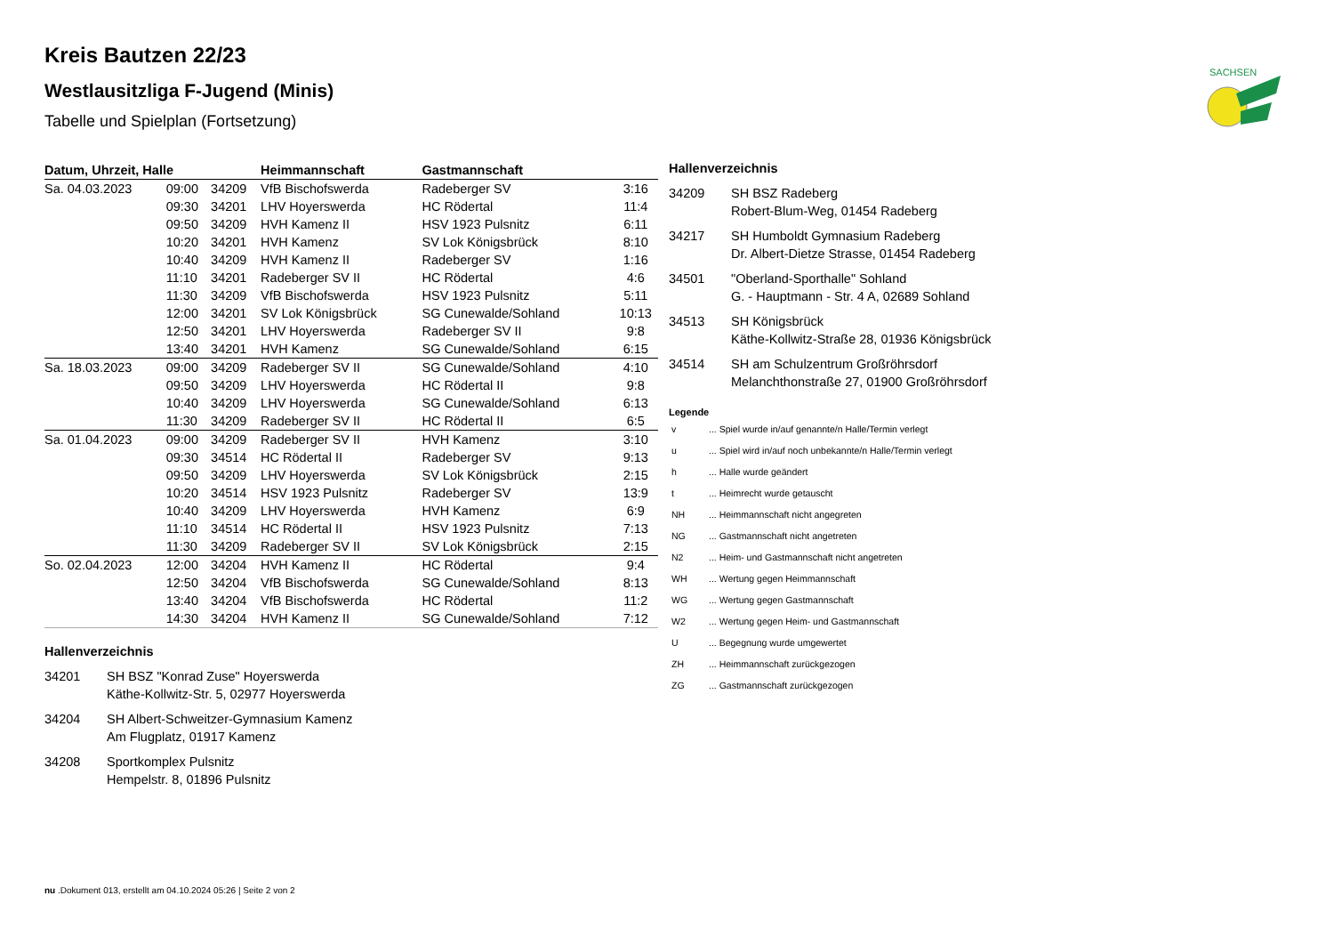SACHSEN
Kreis Bautzen 22/23
Westlausitzliga F-Jugend (Minis)
Tabelle und Spielplan (Fortsetzung)
| Datum, Uhrzeit, Halle | | | Heimmannschaft | Gastmannschaft | |
| --- | --- | --- | --- | --- | --- |
| Sa. 04.03.2023 | 09:00 | 34209 | VfB Bischofswerda | Radeberger SV | 3:16 |
| | 09:30 | 34201 | LHV Hoyerswerda | HC Rödertal | 11:4 |
| | 09:50 | 34209 | HVH Kamenz II | HSV 1923 Pulsnitz | 6:11 |
| | 10:20 | 34201 | HVH Kamenz | SV Lok Königsbrück | 8:10 |
| | 10:40 | 34209 | HVH Kamenz II | Radeberger SV | 1:16 |
| | 11:10 | 34201 | Radeberger SV II | HC Rödertal | 4:6 |
| | 11:30 | 34209 | VfB Bischofswerda | HSV 1923 Pulsnitz | 5:11 |
| | 12:00 | 34201 | SV Lok Königsbrück | SG Cunewalde/Sohland | 10:13 |
| | 12:50 | 34201 | LHV Hoyerswerda | Radeberger SV II | 9:8 |
| | 13:40 | 34201 | HVH Kamenz | SG Cunewalde/Sohland | 6:15 |
| Sa. 18.03.2023 | 09:00 | 34209 | Radeberger SV II | SG Cunewalde/Sohland | 4:10 |
| | 09:50 | 34209 | LHV Hoyerswerda | HC Rödertal II | 9:8 |
| | 10:40 | 34209 | LHV Hoyerswerda | SG Cunewalde/Sohland | 6:13 |
| | 11:30 | 34209 | Radeberger SV II | HC Rödertal II | 6:5 |
| Sa. 01.04.2023 | 09:00 | 34209 | Radeberger SV II | HVH Kamenz | 3:10 |
| | 09:30 | 34514 | HC Rödertal II | Radeberger SV | 9:13 |
| | 09:50 | 34209 | LHV Hoyerswerda | SV Lok Königsbrück | 2:15 |
| | 10:20 | 34514 | HSV 1923 Pulsnitz | Radeberger SV | 13:9 |
| | 10:40 | 34209 | LHV Hoyerswerda | HVH Kamenz | 6:9 |
| | 11:10 | 34514 | HC Rödertal II | HSV 1923 Pulsnitz | 7:13 |
| | 11:30 | 34209 | Radeberger SV II | SV Lok Königsbrück | 2:15 |
| So. 02.04.2023 | 12:00 | 34204 | HVH Kamenz II | HC Rödertal | 9:4 |
| | 12:50 | 34204 | VfB Bischofswerda | SG Cunewalde/Sohland | 8:13 |
| | 13:40 | 34204 | VfB Bischofswerda | HC Rödertal | 11:2 |
| | 14:30 | 34204 | HVH Kamenz II | SG Cunewalde/Sohland | 7:12 |
Hallenverzeichnis
34201 SH BSZ "Konrad Zuse" Hoyerswerda
Käthe-Kollwitz-Str. 5, 02977 Hoyerswerda
34204 SH Albert-Schweitzer-Gymnasium Kamenz
Am Flugplatz, 01917 Kamenz
34208 Sportkomplex Pulsnitz
Hempelstr. 8, 01896 Pulsnitz
Hallenverzeichnis
34209 SH BSZ Radeberg
Robert-Blum-Weg, 01454 Radeberg
34217 SH Humboldt Gymnasium Radeberg
Dr. Albert-Dietze Strasse, 01454 Radeberg
34501 "Oberland-Sporthalle" Sohland
G. - Hauptmann - Str. 4 A, 02689 Sohland
34513 SH Königsbrück
Käthe-Kollwitz-Straße 28, 01936 Königsbrück
34514 SH am Schulzentrum Großröhrsdorf
Melanchthonstraße 27, 01900 Großröhrsdorf
Legende
| v | ... Spiel wurde in/auf genannte/n Halle/Termin verlegt |
| u | ... Spiel wird in/auf noch unbekannte/n Halle/Termin verlegt |
| h | ... Halle wurde geändert |
| t | ... Heimrecht wurde getauscht |
| NH | ... Heimmannschaft nicht angegreten |
| NG | ... Gastmannschaft nicht angetreten |
| N2 | ... Heim- und Gastmannschaft nicht angetreten |
| WH | ... Wertung gegen Heimmannschaft |
| WG | ... Wertung gegen Gastmannschaft |
| W2 | ... Wertung gegen Heim- und Gastmannschaft |
| U | ... Begegnung wurde umgewertet |
| ZH | ... Heimmannschaft zurückgezogen |
| ZG | ... Gastmannschaft zurückgezogen |
nu .Dokument 013, erstellt am 04.10.2024 05:26 | Seite 2 von 2